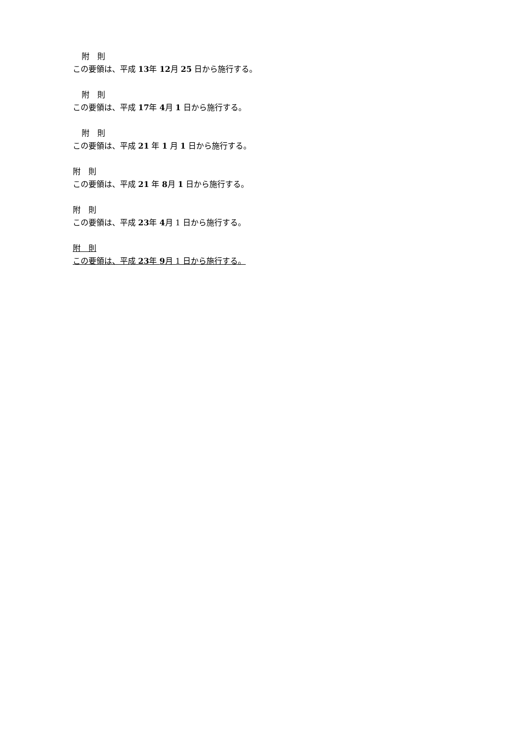附　則
この要領は、平成 13年 12月 25 日から施行する。
附　則
この要領は、平成 17年 4月 1 日から施行する。
附　則
この要領は、平成 21 年 1 月 1 日から施行する。
附　則
この要領は、平成 21 年 8月 1 日から施行する。
附　則
この要領は、平成 23年 4月 1 日から施行する。
附　則
この要領は、平成 23年 9月 1 日から施行する。